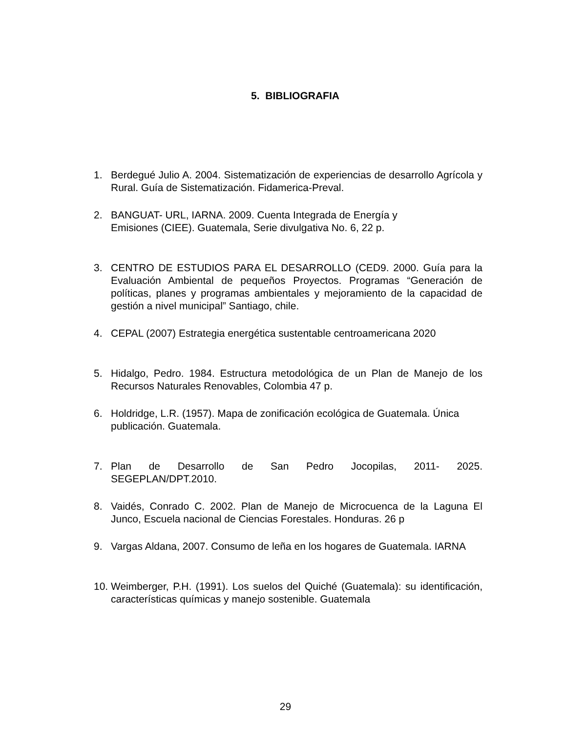5. BIBLIOGRAFIA
1. Berdegué Julio A. 2004. Sistematización de experiencias de desarrollo Agrícola y Rural. Guía de Sistematización. Fidamerica-Preval.
2. BANGUAT- URL, IARNA. 2009. Cuenta Integrada de Energía y
Emisiones (CIEE). Guatemala, Serie divulgativa No. 6, 22 p.
3. CENTRO DE ESTUDIOS PARA EL DESARROLLO (CED9. 2000. Guía para la Evaluación Ambiental de pequeños Proyectos. Programas “Generación de políticas, planes y programas ambientales y mejoramiento de la capacidad de gestión a nivel municipal” Santiago, chile.
4. CEPAL (2007) Estrategia energética sustentable centroamericana 2020
5. Hidalgo, Pedro. 1984. Estructura metodológica de un Plan de Manejo de los Recursos Naturales Renovables, Colombia 47 p.
6. Holdridge, L.R. (1957). Mapa de zonificación ecológica de Guatemala. Única publicación. Guatemala.
7. Plan de Desarrollo de San Pedro Jocopilas, 2011- 2025.
SEGEPLAN/DPT.2010.
8. Vaidés, Conrado C. 2002. Plan de Manejo de Microcuenca de la Laguna El Junco, Escuela nacional de Ciencias Forestales. Honduras. 26 p
9. Vargas Aldana, 2007. Consumo de leña en los hogares de Guatemala. IARNA
10. Weimberger, P.H. (1991). Los suelos del Quiché (Guatemala): su identificación, características químicas y manejo sostenible. Guatemala
29